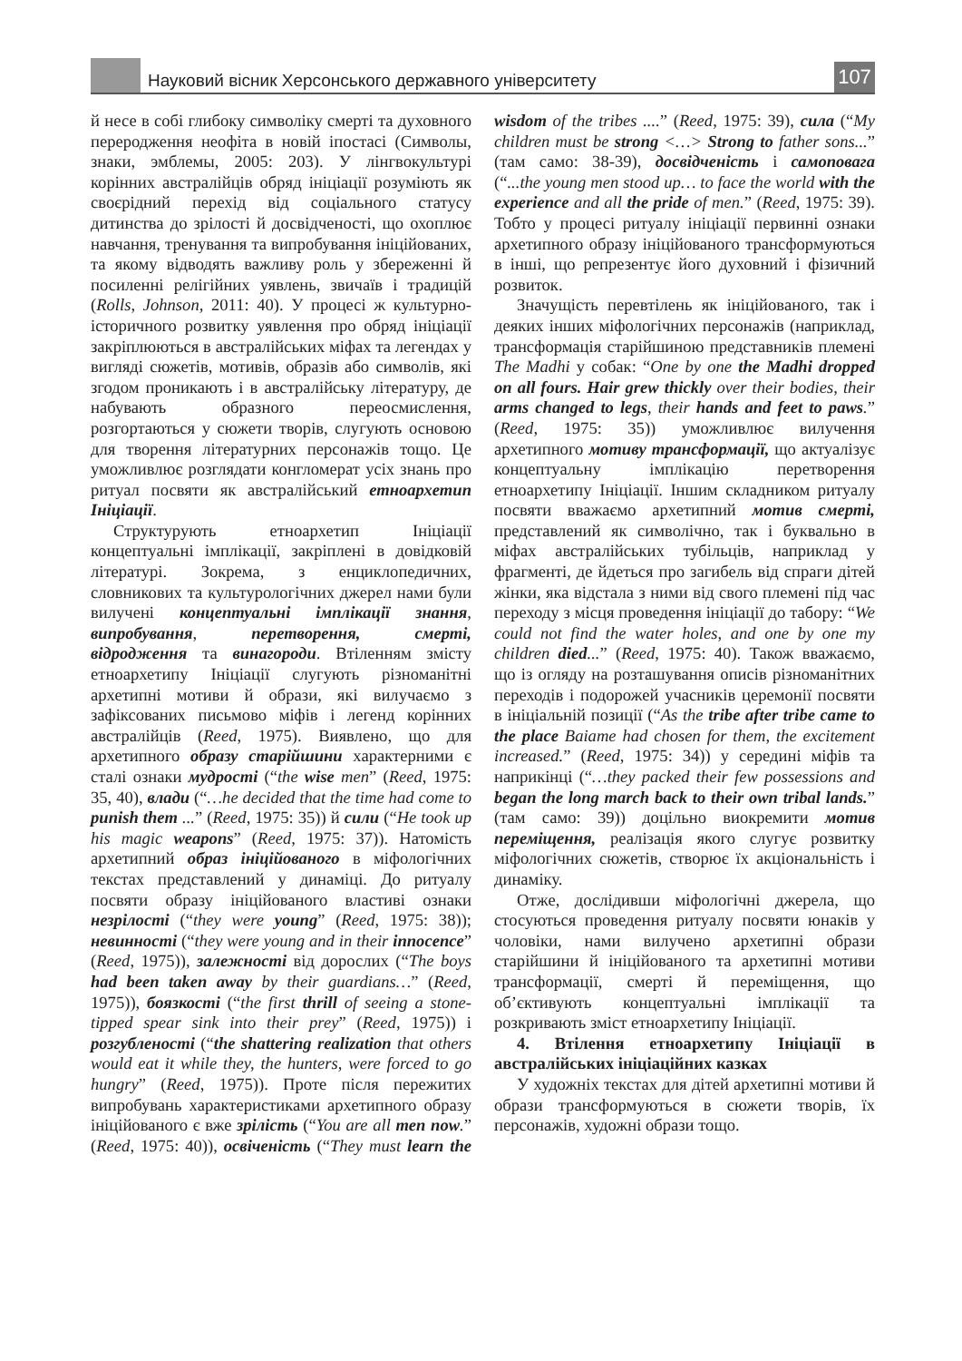Науковий вісник Херсонського державного університету
107
й несе в собі глибоку символіку смерті та духовного переродження неофіта в новій іпостасі (Символы, знаки, эмблемы, 2005: 203). У лінгвокультурі корінних австралійців обряд ініціації розуміють як своєрідний перехід від соціального статусу дитинства до зрілості й досвідченості, що охоплює навчання, тренування та випробування ініційованих, та якому відводять важливу роль у збереженні й посиленні релігійних уявлень, звичаїв і традицій (Rolls, Johnson, 2011: 40). У процесі ж культурно-історичного розвитку уявлення про обряд ініціації закріплюються в австралійських міфах та легендах у вигляді сюжетів, мотивів, образів або символів, які згодом проникають і в австралійську літературу, де набувають образного переосмислення, розгортаються у сюжети творів, слугують основою для творення літературних персонажів тощо. Це уможливлює розглядати конгломерат усіх знань про ритуал посвяти як австралійський етноархетип Ініціації.
Структурують етноархетип Ініціації концептуальні імплікації, закріплені в довідковій літературі. Зокрема, з енциклопедичних, словникових та культурологічних джерел нами були вилучені концептуальні імплікації знання, випробування, перетворення, смерті, відродження та винагороди. Втіленням змісту етноархетипу Ініціації слугують різноманітні архетипні мотиви й образи, які вилучаємо з зафіксованих письмово міфів і легенд корінних австралійців (Reed, 1975). Виявлено, що для архетипного образу старійшини характерними є сталі ознаки мудрості (“the wise men” (Reed, 1975: 35, 40), влади (“…he decided that the time had come to punish them ...” (Reed, 1975: 35)) й сили (“He took up his magic weapons” (Reed, 1975: 37)). Натомість архетипний образ ініційованого в міфологічних текстах представлений у динаміці. До ритуалу посвяти образу ініційованого властиві ознаки незрілості (“they were young” (Reed, 1975: 38)); невинності (“they were young and in their innocence” (Reed, 1975)), залежності від дорослих (“The boys had been taken away by their guardians…” (Reed, 1975)), боязкості (“the first thrill of seeing a stone-tipped spear sink into their prey” (Reed, 1975)) і розгубленості (“the shattering realization that others would eat it while they, the hunters, were forced to go hungry” (Reed, 1975)). Проте після пережитих випробувань характеристиками архетипного образу ініційованого є вже зрілість (“You are all men now.” (Reed, 1975: 40)), освіченість (“They must learn the wisdom of the tribes ....” (Reed, 1975: 39), сила (“My children must be strong <…> Strong to father sons...” (там само: 38-39), досвідченість і самоповага (“...the young men stood up… to face the world with the experience and all the pride of men.” (Reed, 1975: 39). Тобто у процесі ритуалу ініціації первинні ознаки архетипного образу ініційованого трансформуються в інші, що репрезентує його духовний і фізичний розвиток.
Значущість перевтілень як ініційованого, так і деяких інших міфологічних персонажів (наприклад, трансформація старійшиною представників племені The Madhi у собак: “One by one the Madhi dropped on all fours. Hair grew thickly over their bodies, their arms changed to legs, their hands and feet to paws.” (Reed, 1975: 35)) уможливлює вилучення архетипного мотиву трансформації, що актуалізує концептуальну імплікацію перетворення етноархетипу Ініціації. Іншим складником ритуалу посвяти вважаємо архетипний мотив смерті, представлений як символічно, так і буквально в міфах австралійських тубільців, наприклад у фрагменті, де йдеться про загибель від спраги дітей жінки, яка відстала з ними від свого племені під час переходу з місця проведення ініціації до табору: “We could not find the water holes, and one by one my children died...” (Reed, 1975: 40). Також вважаємо, що із огляду на розташування описів різноманітних переходів і подорожей учасників церемонії посвяти в ініціальній позиції (“As the tribe after tribe came to the place Baiame had chosen for them, the excitement increased.” (Reed, 1975: 34)) у середині міфів та наприкінці (“…they packed their few possessions and began the long march back to their own tribal lands.” (там само: 39)) доцільно виокремити мотив переміщення, реалізація якого слугує розвитку міфологічних сюжетів, створює їх акціональність і динаміку.
Отже, дослідивши міфологічні джерела, що стосуються проведення ритуалу посвяти юнаків у чоловіки, нами вилучено архетипні образи старійшини й ініційованого та архетипні мотиви трансформації, смерті й переміщення, що об’єктивують концептуальні імплікації та розкривають зміст етноархетипу Ініціації.
4. Втілення етноархетипу Ініціації в австралійських ініціаційних казках
У художніх текстах для дітей архетипні мотиви й образи трансформуються в сюжети творів, їх персонажів, художні образи тощо.